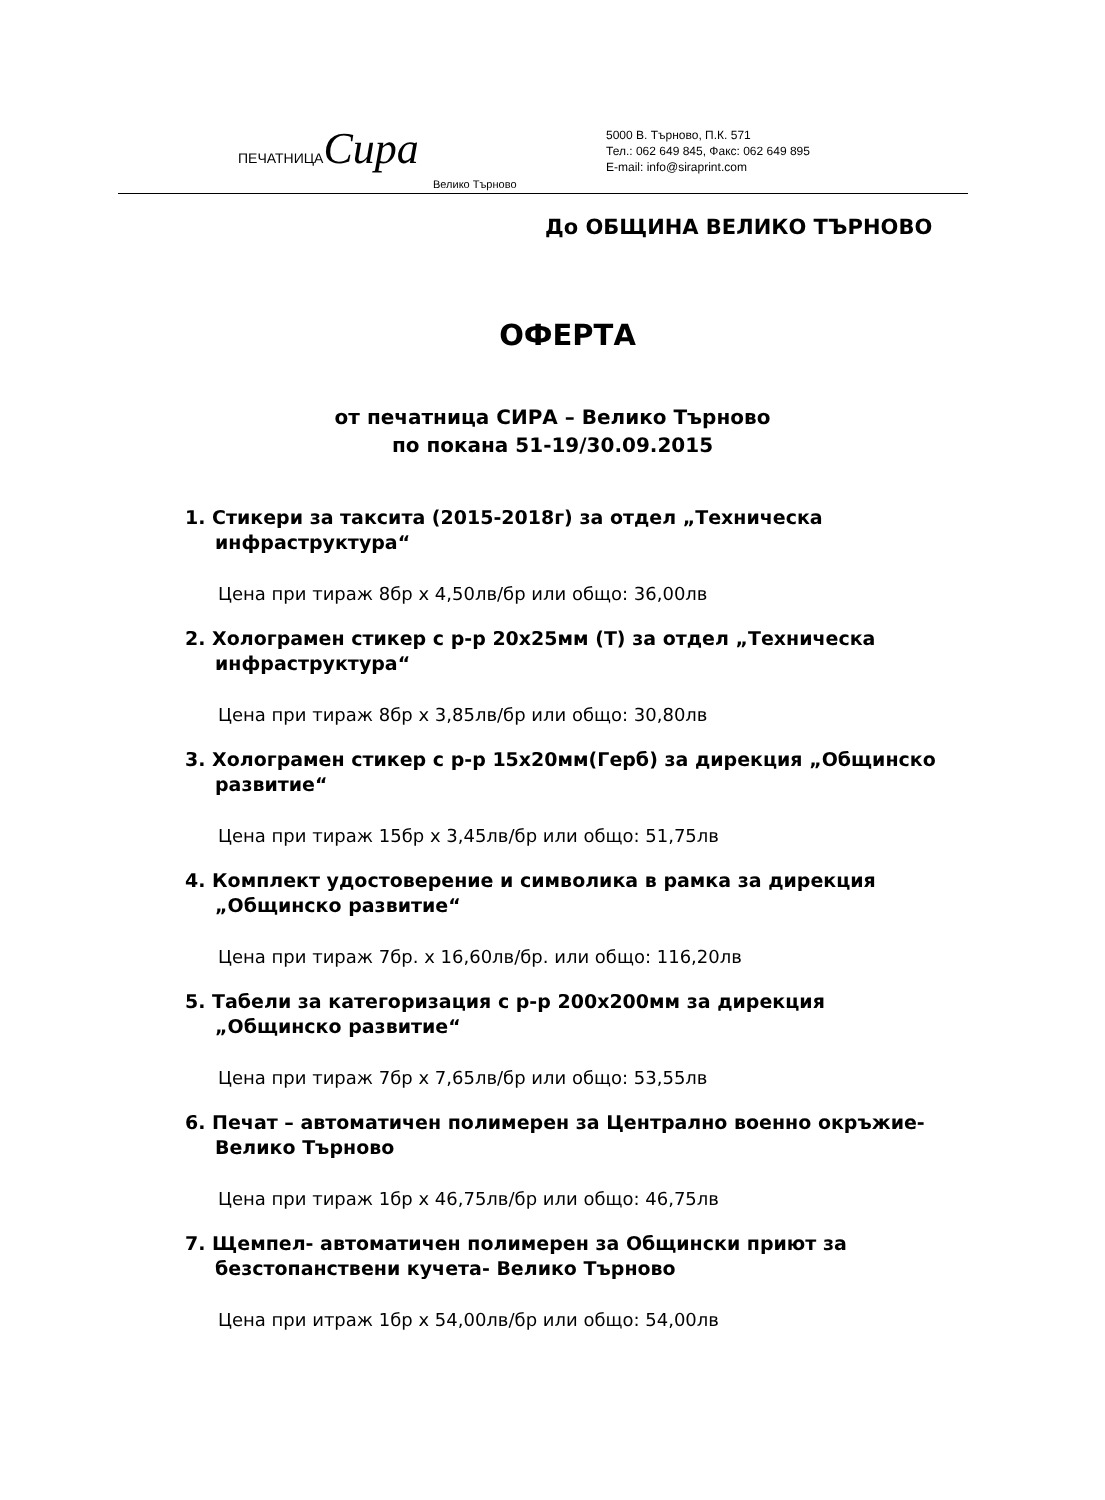ПЕЧАТНИЦАСира
Велико Търново
5000 В. Търново, П.К. 571
Тел.: 062 649 845, Факс: 062 649 895
E-mail: info@siraprint.com
До ОБЩИНА ВЕЛИКО ТЪРНОВО
ОФЕРТА
от печатница СИРА – Велико Търново
по покана 51-19/30.09.2015
1. Стикери за таксита (2015-2018г) за отдел „Техническа инфраструктура“
Цена при тираж 8бр х 4,50лв/бр или общо: 36,00лв
2. Холограмен стикер с р-р 20х25мм (Т) за отдел „Техническа инфраструктура“
Цена при тираж 8бр х 3,85лв/бр или общо: 30,80лв
3. Холограмен стикер с р-р 15х20мм(Герб) за дирекция „Общинско развитие“
Цена при тираж 15бр х 3,45лв/бр или общо: 51,75лв
4. Комплект удостоверение и символика в рамка за дирекция „Общинско развитие“
Цена при тираж 7бр. х 16,60лв/бр. или общо: 116,20лв
5. Табели за категоризация с р-р 200х200мм за дирекция „Общинско развитие“
Цена при тираж 7бр х 7,65лв/бр или общо: 53,55лв
6. Печат – автоматичен полимерен за Централно военно окръжие- Велико Търново
Цена при тираж 1бр х 46,75лв/бр или общо: 46,75лв
7. Щемпел- автоматичен полимерен за Общински приют за безстопанствени кучета- Велико Търново
Цена при итраж 1бр х 54,00лв/бр или общо: 54,00лв